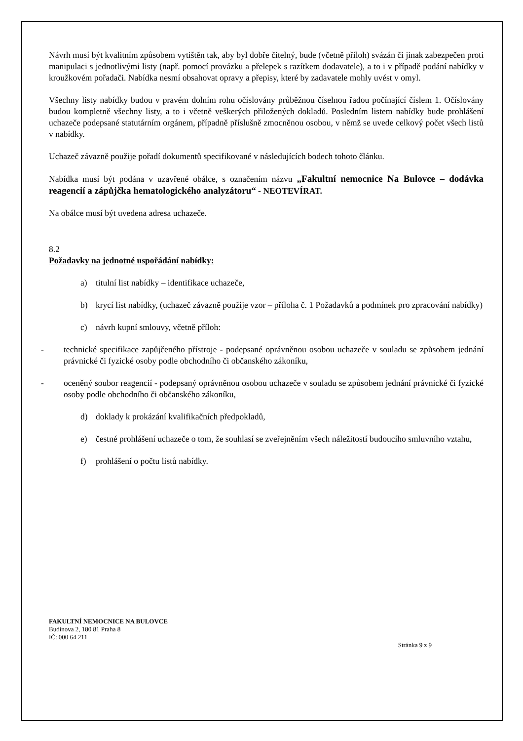Návrh musí být kvalitním způsobem vytištěn tak, aby byl dobře čitelný, bude (včetně příloh) svázán či jinak zabezpečen proti manipulaci s jednotlivými listy (např. pomocí provázku a přelepek s razítkem dodavatele), a to i v případě podání nabídky v kroužkovém pořadači. Nabídka nesmí obsahovat opravy a přepisy, které by zadavatele mohly uvést v omyl.
Všechny listy nabídky budou v pravém dolním rohu očíslovány průběžnou číselnou řadou počínající číslem 1. Očíslovány budou kompletně všechny listy, a to i včetně veškerých přiložených dokladů. Posledním listem nabídky bude prohlášení uchazeče podepsané statutárním orgánem, případně příslušně zmocněnou osobou, v němž se uvede celkový počet všech listů v nabídky.
Uchazeč závazně použije pořadí dokumentů specifikované v následujících bodech tohoto článku.
Nabídka musí být podána v uzavřené obálce, s označením názvu „Fakultní nemocnice Na Bulovce – dodávka reagencií a zápůjčka hematologického analyzátoru“ - NEOTEVÍRAT.
Na obálce musí být uvedena adresa uchazeče.
8.2
Požadavky na jednotné uspořádání nabídky:
a) titulní list nabídky – identifikace uchazeče,
b) krycí list nabídky, (uchazeč závazně použije vzor – příloha č. 1 Požadavků a podmínek pro zpracování nabídky)
c) návrh kupní smlouvy, včetně příloh:
- technické specifikace zapůjčeného přístroje - podepsané oprávněnou osobou uchazeče v souladu se způsobem jednání právnické či fyzické osoby podle obchodního či občanského zákoníku,
- oceněný soubor reagencií - podepsaný oprávněnou osobou uchazeče v souladu se způsobem jednání právnické či fyzické osoby podle obchodního či občanského zákoníku,
d) doklady k prokázání kvalifikačních předpokladů,
e) čestné prohlášení uchazeče o tom, že souhlasí se zveřejněním všech náležitostí budoucího smluvního vztahu,
f) prohlášení o počtu listů nabídky.
FAKULTNÍ NEMOCNICE NA BULOVCE
Budínova 2, 180 81 Praha 8
IČ: 000 64 211
Stránka 9 z 9